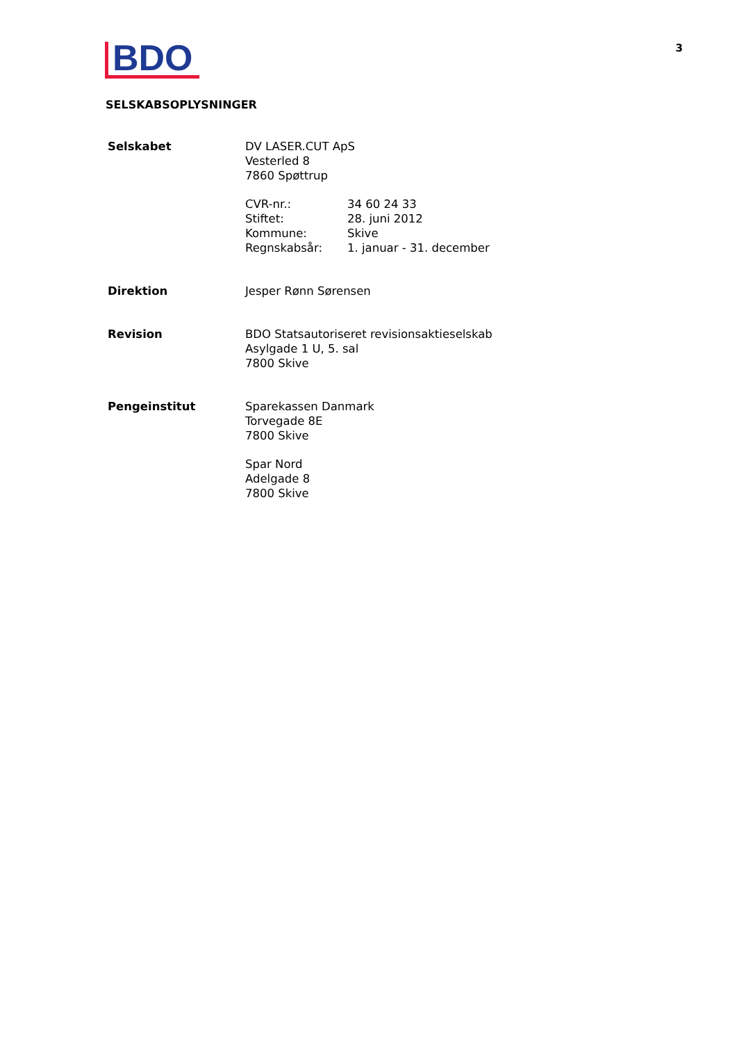BDO
3
SELSKABSOPLYSNINGER
Selskabet DV LASER.CUT ApS
Vesterled 8
7860 Spøttrup
CVR-nr.: 34 60 24 33 Stiftet: 28. juni 2012 Kommune: Skive Regnskabsår: 1. januar - 31. december
Direktion Jesper Rønn Sørensen
Revision BDO Statsautoriseret revisionsaktieselskab
Asylgade 1 U, 5. sal
7800 Skive
Pengeinstitut Sparekassen Danmark
Torvegade 8E
7800 Skive
Spar Nord
Adelgade 8
7800 Skive